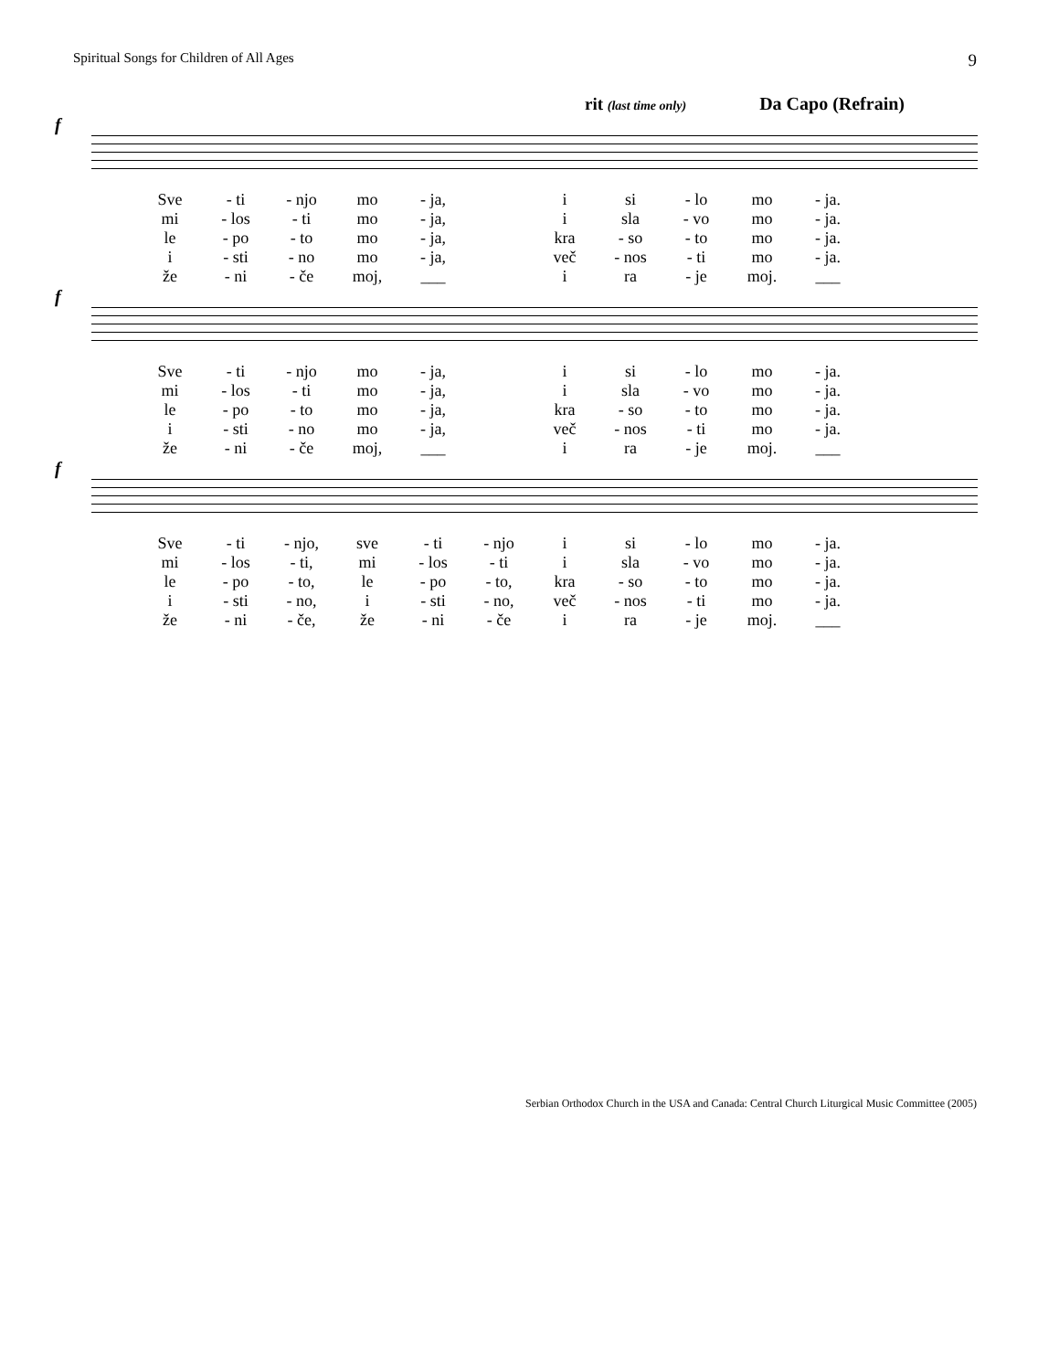Spiritual Songs for Children of All Ages 9
rit (last time only) Da Capo (Refrain)
f
| Sve | - ti | - njo | mo | - ja, | | i | si | - lo | mo | - ja. |
| mi | - los | - ti | mo | - ja, | | i | sla | - vo | mo | - ja. |
| le | - po | - to | mo | - ja, | | kra | - so | - to | mo | - ja. |
| i | - sti | - no | mo | - ja, | | več | - nos | - ti | mo | - ja. |
| že | - ni | - če | moj, | ___ | | i | ra | - je | moj. | ___ |
f
| Sve | - ti | - njo | mo | - ja, | | i | si | - lo | mo | - ja. |
| mi | - los | - ti | mo | - ja, | | i | sla | - vo | mo | - ja. |
| le | - po | - to | mo | - ja, | | kra | - so | - to | mo | - ja. |
| i | - sti | - no | mo | - ja, | | več | - nos | - ti | mo | - ja. |
| že | - ni | - če | moj, | ___ | | i | ra | - je | moj. | ___ |
f
| Sve | - ti | - njo, | sve | - ti | - njo | i | si | - lo | mo | - ja. |
| mi | - los | - ti, | mi | - los | - ti | i | sla | - vo | mo | - ja. |
| le | - po | - to, | le | - po | - to, | kra | - so | - to | mo | - ja. |
| i | - sti | - no, | i | - sti | - no, | več | - nos | - ti | mo | - ja. |
| že | - ni | - če, | že | - ni | - če | i | ra | - je | moj. | ___ |
Serbian Orthodox Church in the USA and Canada: Central Church Liturgical Music Committee (2005)